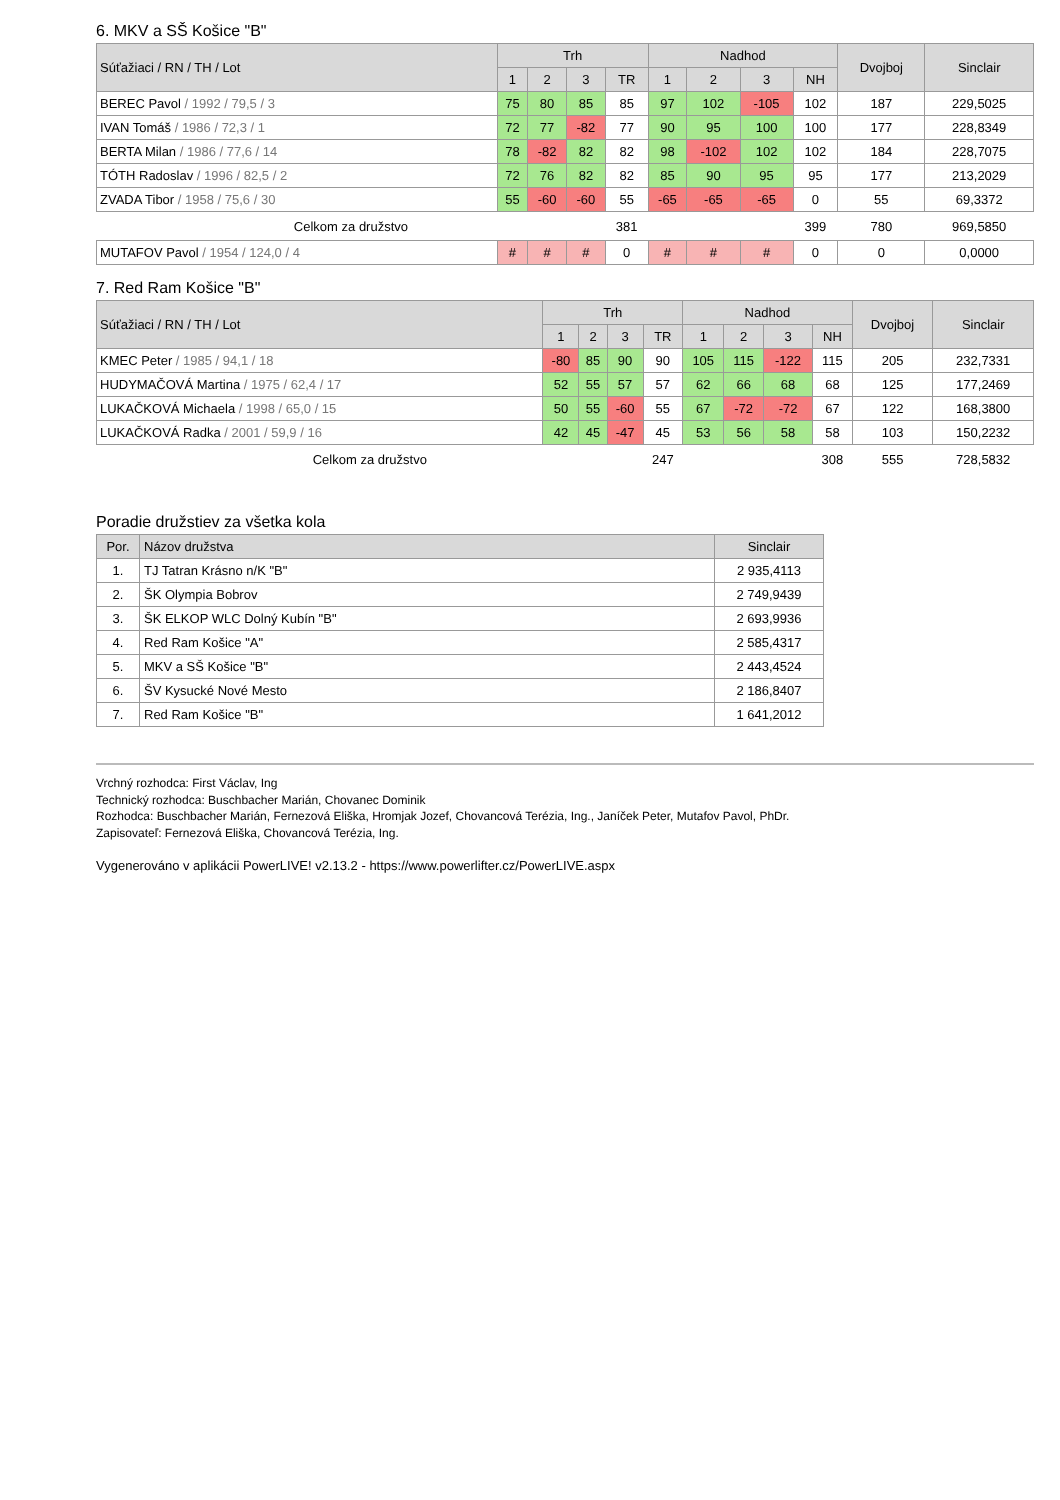6. MKV a SŠ Košice "B"
| Súťažiaci / RN / TH / Lot | Trh | | | | Nadhod | | | | Dvojboj | Sinclair |
| --- | --- | --- | --- | --- | --- | --- | --- | --- | --- | --- |
| | 1 | 2 | 3 | TR | 1 | 2 | 3 | NH | | |
| BEREC Pavol / 1992 / 79,5 / 3 | 75 | 80 | 85 | 85 | 97 | 102 | -105 | 102 | 187 | 229,5025 |
| IVAN Tomáš / 1986 / 72,3 / 1 | 72 | 77 | -82 | 77 | 90 | 95 | 100 | 100 | 177 | 228,8349 |
| BERTA Milan / 1986 / 77,6 / 14 | 78 | -82 | 82 | 82 | 98 | -102 | 102 | 102 | 184 | 228,7075 |
| TÓTH Radoslav / 1996 / 82,5 / 2 | 72 | 76 | 82 | 82 | 85 | 90 | 95 | 95 | 177 | 213,2029 |
| ZVADA Tibor / 1958 / 75,6 / 30 | 55 | -60 | -60 | 55 | -65 | -65 | -65 | 0 | 55 | 69,3372 |
| Celkom za družstvo | | | | 381 | | | | 399 | 780 | 969,5850 |
| MUTAFOV Pavol / 1954 / 124,0 / 4 | # | # | # | 0 | # | # | # | 0 | 0 | 0,0000 |
7. Red Ram Košice "B"
| Súťažiaci / RN / TH / Lot | Trh | | | | Nadhod | | | | Dvojboj | Sinclair |
| --- | --- | --- | --- | --- | --- | --- | --- | --- | --- | --- |
| | 1 | 2 | 3 | TR | 1 | 2 | 3 | NH | | |
| KMEC Peter / 1985 / 94,1 / 18 | -80 | 85 | 90 | 90 | 105 | 115 | -122 | 115 | 205 | 232,7331 |
| HUDYMAČOVÁ Martina / 1975 / 62,4 / 17 | 52 | 55 | 57 | 57 | 62 | 66 | 68 | 68 | 125 | 177,2469 |
| LUKAČKOVÁ Michaela / 1998 / 65,0 / 15 | 50 | 55 | -60 | 55 | 67 | -72 | -72 | 67 | 122 | 168,3800 |
| LUKAČKOVÁ Radka / 2001 / 59,9 / 16 | 42 | 45 | -47 | 45 | 53 | 56 | 58 | 58 | 103 | 150,2232 |
| Celkom za družstvo | | | | 247 | | | | 308 | 555 | 728,5832 |
Poradie družstiev za všetka kola
| Por. | Názov družstva | Sinclair |
| --- | --- | --- |
| 1. | TJ Tatran Krásno n/K "B" | 2 935,4113 |
| 2. | ŠK Olympia Bobrov | 2 749,9439 |
| 3. | ŠK ELKOP WLC Dolný Kubín "B" | 2 693,9936 |
| 4. | Red Ram Košice "A" | 2 585,4317 |
| 5. | MKV a SŠ Košice "B" | 2 443,4524 |
| 6. | ŠV Kysucké Nové Mesto | 2 186,8407 |
| 7. | Red Ram Košice "B" | 1 641,2012 |
Vrchný rozhodca: First Václav, Ing
Technický rozhodca: Buschbacher Marián, Chovanec Dominik
Rozhodca: Buschbacher Marián, Fernezová Eliška, Hromjak Jozef, Chovancová Terézia, Ing., Janíček Peter, Mutafov Pavol, PhDr.
Zapisovateľ: Fernezová Eliška, Chovancová Terézia, Ing.
Vygenerováno v aplikácii PowerLIVE! v2.13.2 - https://www.powerlifter.cz/PowerLIVE.aspx